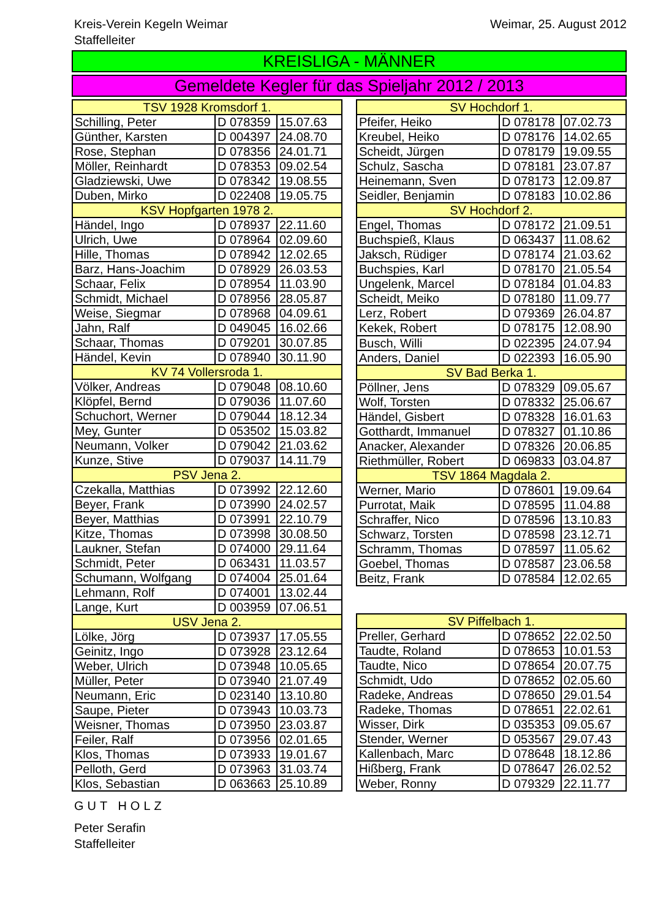Kreis-Verein Kegeln Weimar
Staffelleiter
Weimar, 25. August 2012
KREISLIGA - MÄNNER
Gemeldete Kegler für das Spieljahr 2012 / 2013
| TSV 1928 Kromsdorf 1. | | |
| --- | --- | --- |
| Schilling, Peter | D 078359 | 15.07.63 |
| Günther, Karsten | D 004397 | 24.08.70 |
| Rose, Stephan | D 078356 | 24.01.71 |
| Möller, Reinhardt | D 078353 | 09.02.54 |
| Gladziewski, Uwe | D 078342 | 19.08.55 |
| Duben, Mirko | D 022408 | 19.05.75 |
| KSV Hopfgarten 1978 2. | | |
| Händel, Ingo | D 078937 | 22.11.60 |
| Ulrich, Uwe | D 078964 | 02.09.60 |
| Hille, Thomas | D 078942 | 12.02.65 |
| Barz, Hans-Joachim | D 078929 | 26.03.53 |
| Schaar, Felix | D 078954 | 11.03.90 |
| Schmidt, Michael | D 078956 | 28.05.87 |
| Weise, Siegmar | D 078968 | 04.09.61 |
| Jahn, Ralf | D 049045 | 16.02.66 |
| Schaar, Thomas | D 079201 | 30.07.85 |
| Händel, Kevin | D 078940 | 30.11.90 |
| KV 74 Vollersroda 1. | | |
| Völker, Andreas | D 079048 | 08.10.60 |
| Klöpfel, Bernd | D 079036 | 11.07.60 |
| Schuchort, Werner | D 079044 | 18.12.34 |
| Mey, Gunter | D 053502 | 15.03.82 |
| Neumann, Volker | D 079042 | 21.03.62 |
| Kunze, Stive | D 079037 | 14.11.79 |
| PSV Jena 2. | | |
| Czekalla, Matthias | D 073992 | 22.12.60 |
| Beyer, Frank | D 073990 | 24.02.57 |
| Beyer, Matthias | D 073991 | 22.10.79 |
| Kitze, Thomas | D 073998 | 30.08.50 |
| Laukner, Stefan | D 074000 | 29.11.64 |
| Schmidt, Peter | D 063431 | 11.03.57 |
| Schumann, Wolfgang | D 074004 | 25.01.64 |
| Lehmann, Rolf | D 074001 | 13.02.44 |
| Lange, Kurt | D 003959 | 07.06.51 |
| USV Jena 2. | | |
| Lölke, Jörg | D 073937 | 17.05.55 |
| Geinitz, Ingo | D 073928 | 23.12.64 |
| Weber, Ulrich | D 073948 | 10.05.65 |
| Müller, Peter | D 073940 | 21.07.49 |
| Neumann, Eric | D 023140 | 13.10.80 |
| Saupe, Pieter | D 073943 | 10.03.73 |
| Weisner, Thomas | D 073950 | 23.03.87 |
| Feiler, Ralf | D 073956 | 02.01.65 |
| Klos, Thomas | D 073933 | 19.01.67 |
| Pelloth, Gerd | D 073963 | 31.03.74 |
| Klos, Sebastian | D 063663 | 25.10.89 |
| SV Hochdorf 1. | | |
| --- | --- | --- |
| Pfeifer, Heiko | D 078178 | 07.02.73 |
| Kreubel, Heiko | D 078176 | 14.02.65 |
| Scheidt, Jürgen | D 078179 | 19.09.55 |
| Schulz, Sascha | D 078181 | 23.07.87 |
| Heinemann, Sven | D 078173 | 12.09.87 |
| Seidler, Benjamin | D 078183 | 10.02.86 |
| SV Hochdorf 2. | | |
| Engel, Thomas | D 078172 | 21.09.51 |
| Buchspieß, Klaus | D 063437 | 11.08.62 |
| Jaksch, Rüdiger | D 078174 | 21.03.62 |
| Buchspies, Karl | D 078170 | 21.05.54 |
| Ungelenk, Marcel | D 078184 | 01.04.83 |
| Scheidt, Meiko | D 078180 | 11.09.77 |
| Lerz, Robert | D 079369 | 26.04.87 |
| Kekek, Robert | D 078175 | 12.08.90 |
| Busch, Willi | D 022395 | 24.07.94 |
| Anders, Daniel | D 022393 | 16.05.90 |
| SV Bad Berka 1. | | |
| Pöllner, Jens | D 078329 | 09.05.67 |
| Wolf, Torsten | D 078332 | 25.06.67 |
| Händel, Gisbert | D 078328 | 16.01.63 |
| Gotthardt, Immanuel | D 078327 | 01.10.86 |
| Anacker, Alexander | D 078326 | 20.06.85 |
| Riethmüller, Robert | D 069833 | 03.04.87 |
| TSV 1864 Magdala 2. | | |
| Werner, Mario | D 078601 | 19.09.64 |
| Purrotat, Maik | D 078595 | 11.04.88 |
| Schraffer, Nico | D 078596 | 13.10.83 |
| Schwarz, Torsten | D 078598 | 23.12.71 |
| Schramm, Thomas | D 078597 | 11.05.62 |
| Goebel, Thomas | D 078587 | 23.06.58 |
| Beitz, Frank | D 078584 | 12.02.65 |
| SV Piffelbach 1. | | |
| Preller, Gerhard | D 078652 | 22.02.50 |
| Taudte, Roland | D 078653 | 10.01.53 |
| Taudte, Nico | D 078654 | 20.07.75 |
| Schmidt, Udo | D 078652 | 02.05.60 |
| Radeke, Andreas | D 078650 | 29.01.54 |
| Radeke, Thomas | D 078651 | 22.02.61 |
| Wisser, Dirk | D 035353 | 09.05.67 |
| Stender, Werner | D 053567 | 29.07.43 |
| Kallenbach, Marc | D 078648 | 18.12.86 |
| Hißberg, Frank | D 078647 | 26.02.52 |
| Weber, Ronny | D 079329 | 22.11.77 |
GUT HOLZ
Peter Serafin
Staffelleiter